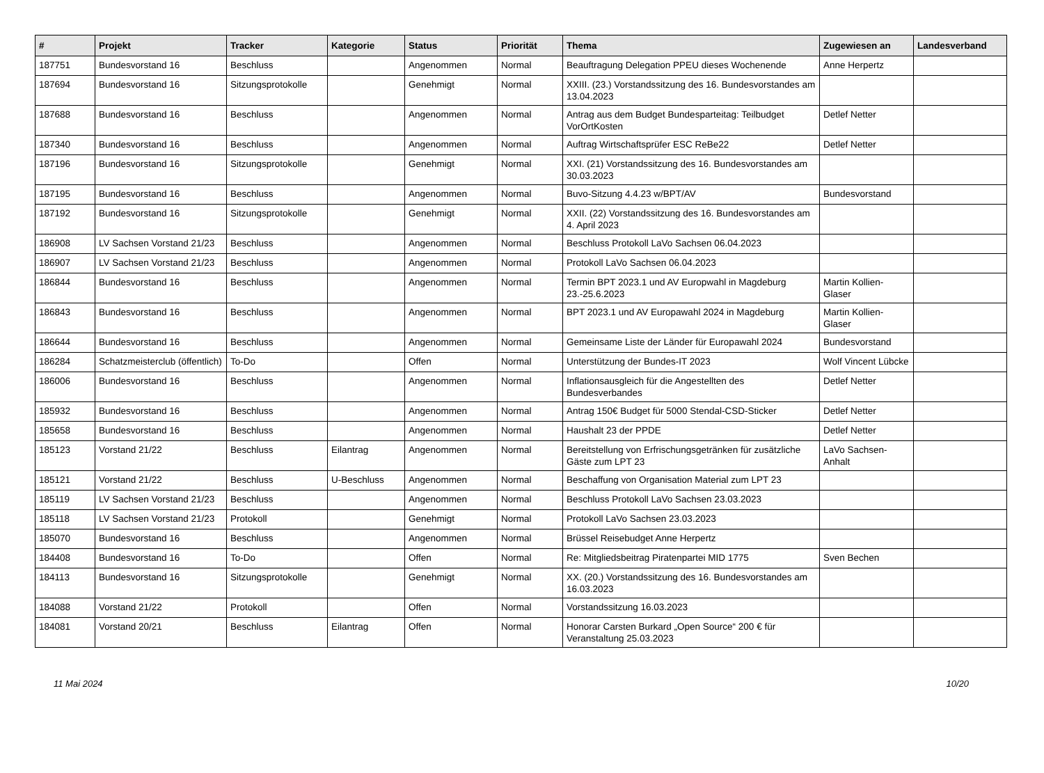| # | Projekt | Tracker | Kategorie | Status | Priorität | Thema | Zugewiesen an | Landesverband |
| --- | --- | --- | --- | --- | --- | --- | --- | --- |
| 187751 | Bundesvorstand 16 | Beschluss | | Angenommen | Normal | Beauftragung Delegation PPEU dieses Wochenende | Anne Herpertz | |
| 187694 | Bundesvorstand 16 | Sitzungsprotokolle | | Genehmigt | Normal | XXIII. (23.) Vorstandssitzung des 16. Bundesvorstandes am 13.04.2023 | | |
| 187688 | Bundesvorstand 16 | Beschluss | | Angenommen | Normal | Antrag aus dem Budget Bundesparteitag: Teilbudget VorOrtKosten | Detlef Netter | |
| 187340 | Bundesvorstand 16 | Beschluss | | Angenommen | Normal | Auftrag Wirtschaftsprüfer ESC ReBe22 | Detlef Netter | |
| 187196 | Bundesvorstand 16 | Sitzungsprotokolle | | Genehmigt | Normal | XXI. (21) Vorstandssitzung des 16. Bundesvorstandes am 30.03.2023 | | |
| 187195 | Bundesvorstand 16 | Beschluss | | Angenommen | Normal | Buvo-Sitzung 4.4.23 w/BPT/AV | Bundesvorstand | |
| 187192 | Bundesvorstand 16 | Sitzungsprotokolle | | Genehmigt | Normal | XXII. (22) Vorstandssitzung des 16. Bundesvorstandes am 4. April 2023 | | |
| 186908 | LV Sachsen Vorstand 21/23 | Beschluss | | Angenommen | Normal | Beschluss Protokoll LaVo Sachsen 06.04.2023 | | |
| 186907 | LV Sachsen Vorstand 21/23 | Beschluss | | Angenommen | Normal | Protokoll LaVo Sachsen 06.04.2023 | | |
| 186844 | Bundesvorstand 16 | Beschluss | | Angenommen | Normal | Termin BPT 2023.1 und AV Europwahl in Magdeburg 23.-25.6.2023 | Martin Kollien-Glaser | |
| 186843 | Bundesvorstand 16 | Beschluss | | Angenommen | Normal | BPT 2023.1 und AV Europawahl 2024 in Magdeburg | Martin Kollien-Glaser | |
| 186644 | Bundesvorstand 16 | Beschluss | | Angenommen | Normal | Gemeinsame Liste der Länder für Europawahl 2024 | Bundesvorstand | |
| 186284 | Schatzmeisterclub (öffentlich) | To-Do | | Offen | Normal | Unterstützung der Bundes-IT 2023 | Wolf Vincent Lübcke | |
| 186006 | Bundesvorstand 16 | Beschluss | | Angenommen | Normal | Inflationsausgleich für die Angestellten des Bundesverbandes | Detlef Netter | |
| 185932 | Bundesvorstand 16 | Beschluss | | Angenommen | Normal | Antrag 150€ Budget für 5000 Stendal-CSD-Sticker | Detlef Netter | |
| 185658 | Bundesvorstand 16 | Beschluss | | Angenommen | Normal | Haushalt 23 der PPDE | Detlef Netter | |
| 185123 | Vorstand 21/22 | Beschluss | Eilantrag | Angenommen | Normal | Bereitstellung von Erfrischungsgetränken für zusätzliche Gäste zum LPT 23 | LaVo Sachsen-Anhalt | |
| 185121 | Vorstand 21/22 | Beschluss | U-Beschluss | Angenommen | Normal | Beschaffung von Organisation Material zum LPT 23 | | |
| 185119 | LV Sachsen Vorstand 21/23 | Beschluss | | Angenommen | Normal | Beschluss Protokoll LaVo Sachsen 23.03.2023 | | |
| 185118 | LV Sachsen Vorstand 21/23 | Protokoll | | Genehmigt | Normal | Protokoll LaVo Sachsen 23.03.2023 | | |
| 185070 | Bundesvorstand 16 | Beschluss | | Angenommen | Normal | Brüssel Reisebudget Anne Herpertz | | |
| 184408 | Bundesvorstand 16 | To-Do | | Offen | Normal | Re: Mitgliedsbeitrag Piratenpartei MID 1775 | Sven Bechen | |
| 184113 | Bundesvorstand 16 | Sitzungsprotokolle | | Genehmigt | Normal | XX. (20.) Vorstandssitzung des 16. Bundesvorstandes am 16.03.2023 | | |
| 184088 | Vorstand 21/22 | Protokoll | | Offen | Normal | Vorstandssitzung 16.03.2023 | | |
| 184081 | Vorstand 20/21 | Beschluss | Eilantrag | Offen | Normal | Honorar Carsten Burkard „Open Source“ 200 € für Veranstaltung 25.03.2023 | | |
11 Mai 2024 10/20